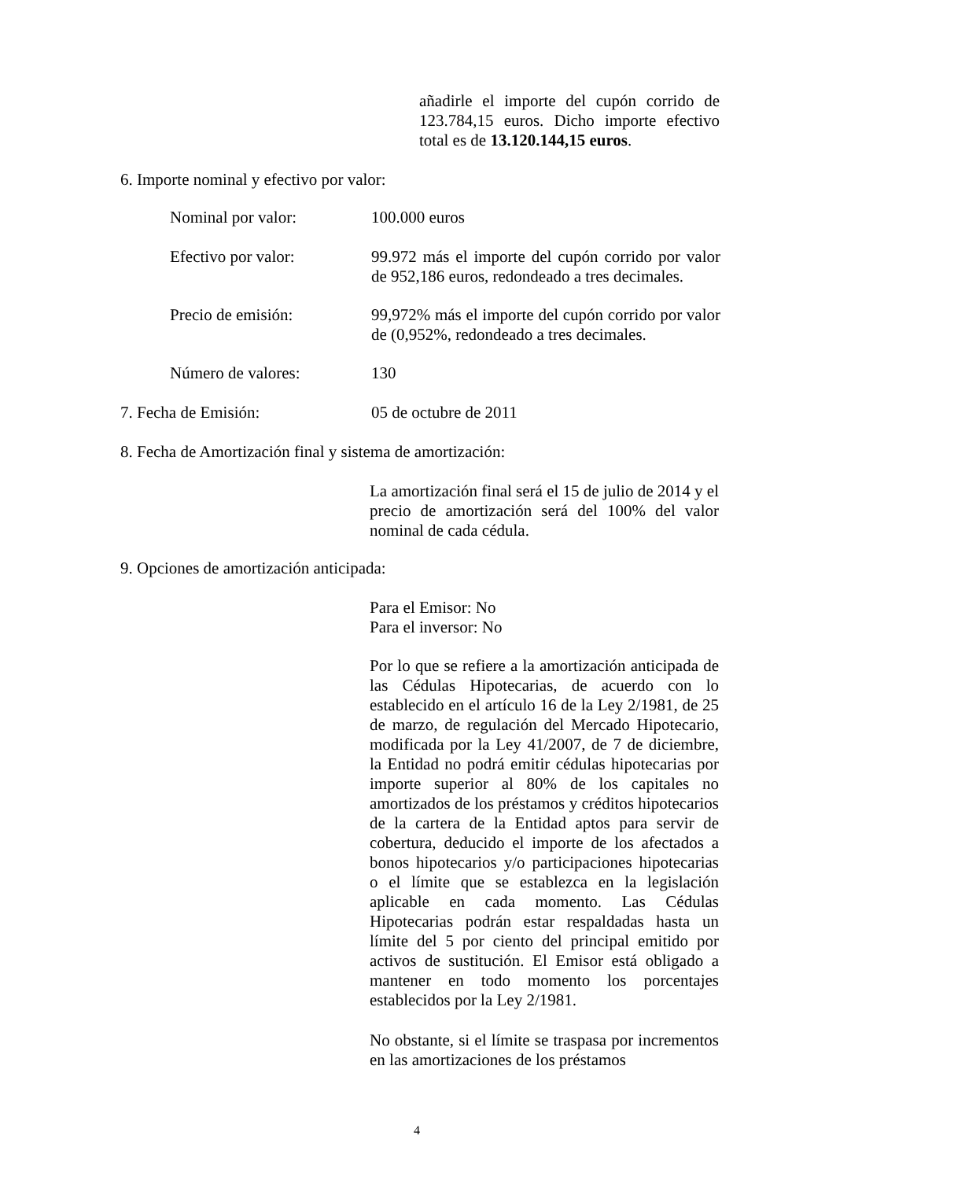añadirle el importe del cupón corrido de 123.784,15 euros. Dicho importe efectivo total es de 13.120.144,15 euros.
6. Importe nominal y efectivo por valor:
Nominal por valor: 100.000 euros
Efectivo por valor: 99.972 más el importe del cupón corrido por valor de 952,186 euros, redondeado a tres decimales.
Precio de emisión: 99,972% más el importe del cupón corrido por valor de (0,952%, redondeado a tres decimales.
Número de valores: 130
7. Fecha de Emisión: 05 de octubre de 2011
8. Fecha de Amortización final y sistema de amortización:
La amortización final será el 15 de julio de 2014 y el precio de amortización será del 100% del valor nominal de cada cédula.
9. Opciones de amortización anticipada:
Para el Emisor: No
Para el inversor: No
Por lo que se refiere a la amortización anticipada de las Cédulas Hipotecarias, de acuerdo con lo establecido en el artículo 16 de la Ley 2/1981, de 25 de marzo, de regulación del Mercado Hipotecario, modificada por la Ley 41/2007, de 7 de diciembre, la Entidad no podrá emitir cédulas hipotecarias por importe superior al 80% de los capitales no amortizados de los préstamos y créditos hipotecarios de la cartera de la Entidad aptos para servir de cobertura, deducido el importe de los afectados a bonos hipotecarios y/o participaciones hipotecarias o el límite que se establezca en la legislación aplicable en cada momento. Las Cédulas Hipotecarias podrán estar respaldadas hasta un límite del 5 por ciento del principal emitido por activos de sustitución. El Emisor está obligado a mantener en todo momento los porcentajes establecidos por la Ley 2/1981.
No obstante, si el límite se traspasa por incrementos en las amortizaciones de los préstamos
4